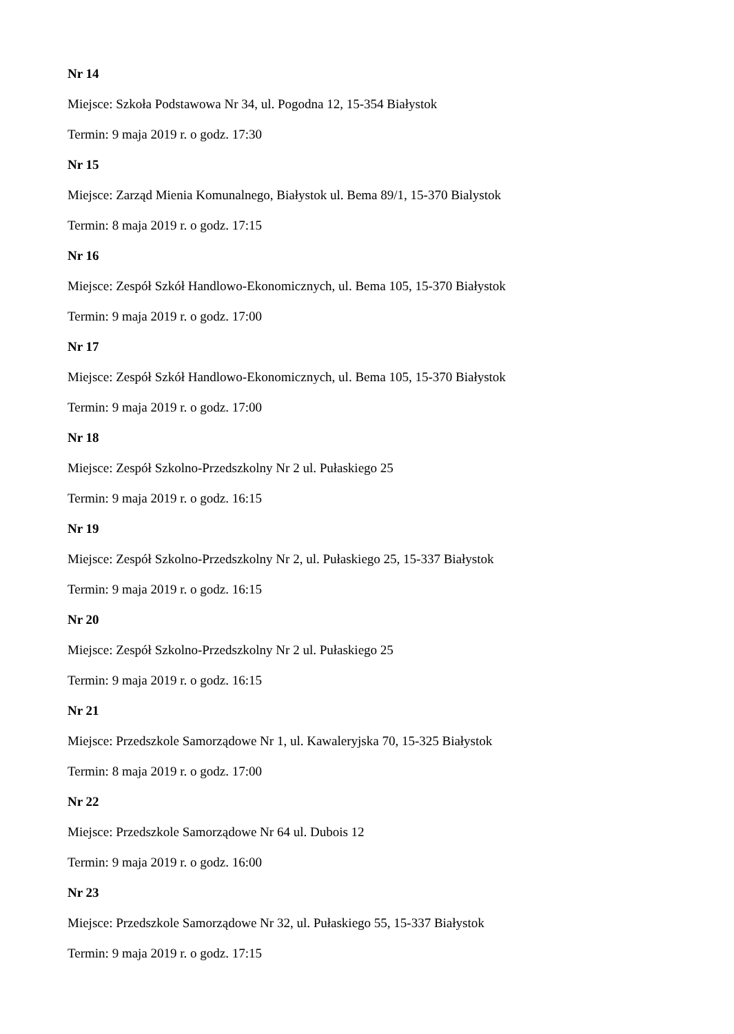Nr 14
Miejsce: Szkoła Podstawowa Nr 34, ul. Pogodna 12, 15-354 Białystok
Termin: 9 maja 2019 r. o godz. 17:30
Nr 15
Miejsce: Zarząd Mienia Komunalnego, Białystok ul. Bema 89/1, 15-370 Bialystok
Termin: 8 maja 2019 r. o godz. 17:15
Nr 16
Miejsce: Zespół Szkół Handlowo-Ekonomicznych, ul. Bema 105, 15-370 Białystok
Termin: 9 maja 2019 r. o godz. 17:00
Nr 17
Miejsce: Zespół Szkół Handlowo-Ekonomicznych, ul. Bema 105, 15-370 Białystok
Termin: 9 maja 2019 r. o godz. 17:00
Nr 18
Miejsce: Zespół Szkolno-Przedszkolny Nr 2 ul. Pułaskiego 25
Termin: 9 maja 2019 r. o godz. 16:15
Nr 19
Miejsce: Zespół Szkolno-Przedszkolny Nr 2, ul. Pułaskiego 25, 15-337 Białystok
Termin: 9 maja 2019 r. o godz. 16:15
Nr 20
Miejsce: Zespół Szkolno-Przedszkolny Nr 2 ul. Pułaskiego 25
Termin: 9 maja 2019 r. o godz. 16:15
Nr 21
Miejsce: Przedszkole Samorządowe Nr 1, ul. Kawaleryjska 70, 15-325 Białystok
Termin: 8 maja 2019 r. o godz. 17:00
Nr 22
Miejsce: Przedszkole Samorządowe Nr 64 ul. Dubois 12
Termin: 9 maja 2019 r. o godz. 16:00
Nr 23
Miejsce: Przedszkole Samorządowe Nr 32, ul. Pułaskiego 55, 15-337 Białystok
Termin: 9 maja 2019 r. o godz. 17:15